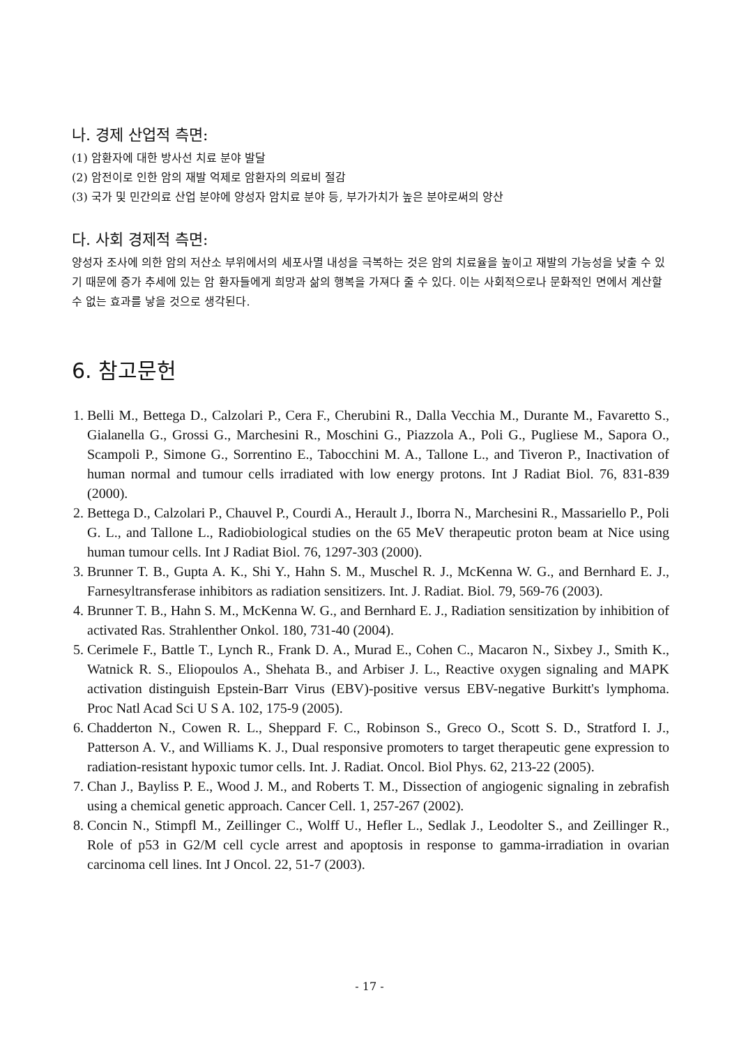나. 경제 산업적 측면:
(1) 암환자에 대한 방사선 치료 분야 발달
(2) 암전이로 인한 암의 재발 억제로 암환자의 의료비 절감
(3) 국가 및 민간의료 산업 분야에 양성자 암치료 분야 등, 부가가치가 높은 분야로써의 양산
다. 사회 경제적 측면:
양성자 조사에 의한 암의 저산소 부위에서의 세포사멸 내성을 극복하는 것은 암의 치료율을 높이고 재발의 가능성을 낮출 수 있기 때문에 증가 추세에 있는 암 환자들에게 희망과 삶의 행복을 가져다 줄 수 있다. 이는 사회적으로나 문화적인 면에서 계산할 수 없는 효과를 낳을 것으로 생각된다.
6. 참고문헌
1. Belli M., Bettega D., Calzolari P., Cera F., Cherubini R., Dalla Vecchia M., Durante M., Favaretto S., Gialanella G., Grossi G., Marchesini R., Moschini G., Piazzola A., Poli G., Pugliese M., Sapora O., Scampoli P., Simone G., Sorrentino E., Tabocchini M. A., Tallone L., and Tiveron P., Inactivation of human normal and tumour cells irradiated with low energy protons. Int J Radiat Biol. 76, 831-839 (2000).
2. Bettega D., Calzolari P., Chauvel P., Courdi A., Herault J., Iborra N., Marchesini R., Massariello P., Poli G. L., and Tallone L., Radiobiological studies on the 65 MeV therapeutic proton beam at Nice using human tumour cells. Int J Radiat Biol. 76, 1297-303 (2000).
3. Brunner T. B., Gupta A. K., Shi Y., Hahn S. M., Muschel R. J., McKenna W. G., and Bernhard E. J., Farnesyltransferase inhibitors as radiation sensitizers. Int. J. Radiat. Biol. 79, 569-76 (2003).
4. Brunner T. B., Hahn S. M., McKenna W. G., and Bernhard E. J., Radiation sensitization by inhibition of activated Ras. Strahlenther Onkol. 180, 731-40 (2004).
5. Cerimele F., Battle T., Lynch R., Frank D. A., Murad E., Cohen C., Macaron N., Sixbey J., Smith K., Watnick R. S., Eliopoulos A., Shehata B., and Arbiser J. L., Reactive oxygen signaling and MAPK activation distinguish Epstein-Barr Virus (EBV)-positive versus EBV-negative Burkitt's lymphoma. Proc Natl Acad Sci U S A. 102, 175-9 (2005).
6. Chadderton N., Cowen R. L., Sheppard F. C., Robinson S., Greco O., Scott S. D., Stratford I. J., Patterson A. V., and Williams K. J., Dual responsive promoters to target therapeutic gene expression to radiation-resistant hypoxic tumor cells. Int. J. Radiat. Oncol. Biol Phys. 62, 213-22 (2005).
7. Chan J., Bayliss P. E., Wood J. M., and Roberts T. M., Dissection of angiogenic signaling in zebrafish using a chemical genetic approach. Cancer Cell. 1, 257-267 (2002).
8. Concin N., Stimpfl M., Zeillinger C., Wolff U., Hefler L., Sedlak J., Leodolter S., and Zeillinger R., Role of p53 in G2/M cell cycle arrest and apoptosis in response to gamma-irradiation in ovarian carcinoma cell lines. Int J Oncol. 22, 51-7 (2003).
- 17 -